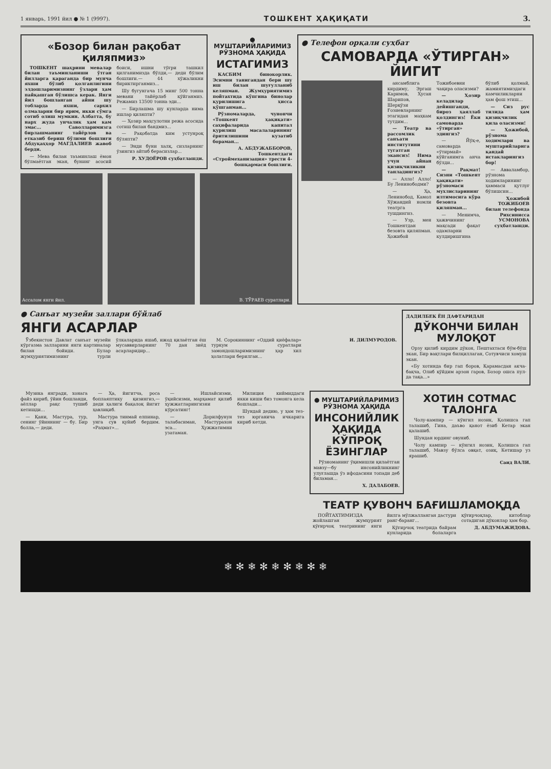1 январь, 1991 йил ● № 1 (9997). ТОШКЕНТ ҲАҚИҚАТИ 3.
«Бозор билан рақобат қиляпмиз»
ТОШКЕНТ шаҳрини мевалар билан таъминланиши ўтган йилларга қараганда бир мунча яхши бўлиб қолганлигини элдошларимизнинг ўзлари ҳам пайқашган бўлишса керак. Янги йил бошланган айни шу тобларда яхши, сархил олмаларни бир ярим, икки сўмга сотиб олиш мумкин. Албатта, бу нарх жуда унчалик ҳам кам эмас... Саволларимизга бирлашманинг тайёрлов ва етказиб бериш бўлими бошлиғи Абдуқаҳҳор МАГДАЛИЕВ жавоб берди.
— Мева билан таъминлаш ёмон бўлмаётган экан, бунинг асосий боиси, ишни тўғри ташкил қилганимизда бўлди,— деди бўлим бошлиғи.— 44 хўжаликни бириктирганмиз...
Шу бугунгача 15 минг 500 тонна мевани тайёрлаб қўйганмиз. Режамиз 13500 тонна эди...
— Бирлашма шу кунларда нима ишлар қиляпти?
— Ҳозир маҳсулотни режа асосида сотиш билан бандмиз...
— Рақобатда ким устунроқ бўляпти?
— Энди буни халқ, сизларнинг ўзингиз айтиб берасизлар...
Р. ХУДОЁРОВ суҳбатлашди.
● МУШТАРИЙЛАРИМИЗ РЎЗНОМА ҲАҚИДА
ИСТАГИМИЗ
КАСБИМ бинокорлик. Эсимни танигандан бери шу иш билан шуғулланиб келяпман. Жумҳуриятимиз пойтахтида кўпгина бинолар қурилишига ҳисса қўшганман...
Рўзномаларда, чунончи «Тошкент ҳақиқати» саҳифаларида капитал қурилиш масалаларининг ёритилишини кузатиб бораман...
А. АБДУЖАББОРОВ, Тошкентдаги «Строймеханизация» трести 4-бошқармаси бошлиғи.
Ассалом янги йил. В. ТЎРАЕВ суратлари.
● Телефон орқали суҳбат
САМОВАРДА «ЎТИРГАН» ЙИГИТ
ансамблига кирдиму, Эргаш Каримов, Ҳусан Шарипов, Шерқўзи Ғозиевларнинг этагидан маҳкам тутдим...
— Театр ва рассомлик санъати институтини тугатган экансиз! Нима учун айнан қизиқчиликни танладингиз?
— Алло! Алло! Бу Ленинободми?
— Ҳа, Ленинобод, Камол Хўжандий номли театрга тушдингиз.
— Узр, мен Тошкентдан безовта қиляпман. Ҳожибой Тожибоевни чақира оласизми?
— Ҳозир келадилар дейишганди, бироз ҳаяллаб қолдингиз! Ёки самоварда «ўтирган» эдингиз?
— Йўқ-е, самоварда «ўтирмай» кўйганимга анча бўлди...
— Рақмат! Сизни «Тошкент ҳақиқати» рўзномаси мухлисларининг илтимосига кўра безовта қиляпман...
— Менимча, ҳажвчининг мақсади фақат одамларни кулдиришгина бўлиб қолмай, жамиятимиздаги камчиликларни ҳам фош этиш...
— Сиз рус тилида ҳам қизиқчилик қила оласизми!
— Ҳожибой, рўзнома ходимлари ва муштарийларига қандай истакларингиз бор!
— Авваламбор, рўзнома ходимларининг ҳаммаси қутлуғ бўлишсин...
Ҳожибой ТОЖИБОЕВ билан телефонда Рихсинисса УСМОНОВА суҳбатлашди.
● Санъат музейи заллари бўйлаб
ЯНГИ АСАРЛАР
Ўзбекистон Давлат санъат музейи кўргазма залларини янги картиналар билан бойиди. Булар жумҳуриятимизнинг турли ўлкаларида яшаб, ижод қилаётган ёш мусаввирларнинг 70 дан зиёд асарларидир...
М. Сорокиннинг «Оддий қиёфалар» туркум суратлари замондошларимизнинг ҳар хил ҳолатлари берилган...
И. ДИЛМУРОДОВ.
ДАДИЛБЕК ЁН ДАФТАРИДАН
ДЎКОНЧИ БИЛАН МУЛОҚОТ
Орзу қилиб кирдим дўкон, Пештахтаси бўм-бўш экан, Бир вақтлари билқиллаган, Сотувчиси хомуш экан.
«Бу хотинда бир гап боров, Қарамасдан акча-бақча, Олиб қўйдим арзон гаров, Бозор ошса пул-да тақа...»
Музика янгради, хонага файз кириб, ўйин бошланди, аёллар рақс тушиб кетишди...
— Қани, Мастура, тур, сенинг ўйиннинг — бу. Бир болла,— деди.
— Ҳа, йигитча, роса боплаяптику қизингиз,— деди ҳалиги бақалоқ йигит ҳавлиқиб.
Мастура тинмай елпинар, унга сув қуйиб бердим. «Раҳмат»...
— Ишлайсизми, ўқийсизми, марҳамат қилиб ҳужжатларингизни кўрсатинг!
— Дорилфунун талабасиман, Мастурахон эса... Ҳужжатимни узатаман.
Милиция киймиддаги икки киши биз томонга кела бошлади...
Шундай дедию, у ҳам тез-тез юрганича ичкарига кириб кетди.
● МУШТАРИЙЛАРИМИЗ РЎЗНОМА ҲАҚИДА
ИНСОНИЙЛИК ҲАҚИДА КЎПРОҚ ЁЗИНГЛАР
Рўзноманинг ўқимишли қилаётган мавзу—бу инсонийликнинг улуғлашда ўз ифодасини топади деб биламан...
Х. ДАЛАБОЕВ.
ХОТИН СОТМАС ТАЛОНГА
Чолу-кампир — кўнгил нозик, Қолишса гап талашиб, Гина, даъво қанот ёзиб Кетар экан қалашиб.
Шундан юрдинг овуниб.
Чолу кампир — кўнгил нозик, Қолишса гап талашиб, Мавзу бўлса овқат, озиқ, Кетишар уз ярашиб.
Саид ВАЛИ.
ТЕАТР ҚУВОНЧ БАҒИШЛАМОҚДА
ПОЙТАХТИМИЗДА жойлашган жумҳурият қўғирчоқ театрининг янги йилга мўлжалланган дастури ранг-баранг...
Қўғирчоқ театрида байрам кунларида болаларга қўғирчоқлар, китоблар сотадиган дўконлар ҳам бор.
Д. АБДУМАЖИДОВА.
❄ ✻ ❄ ✻ ❄ ✻ ❄ ✻ ❄